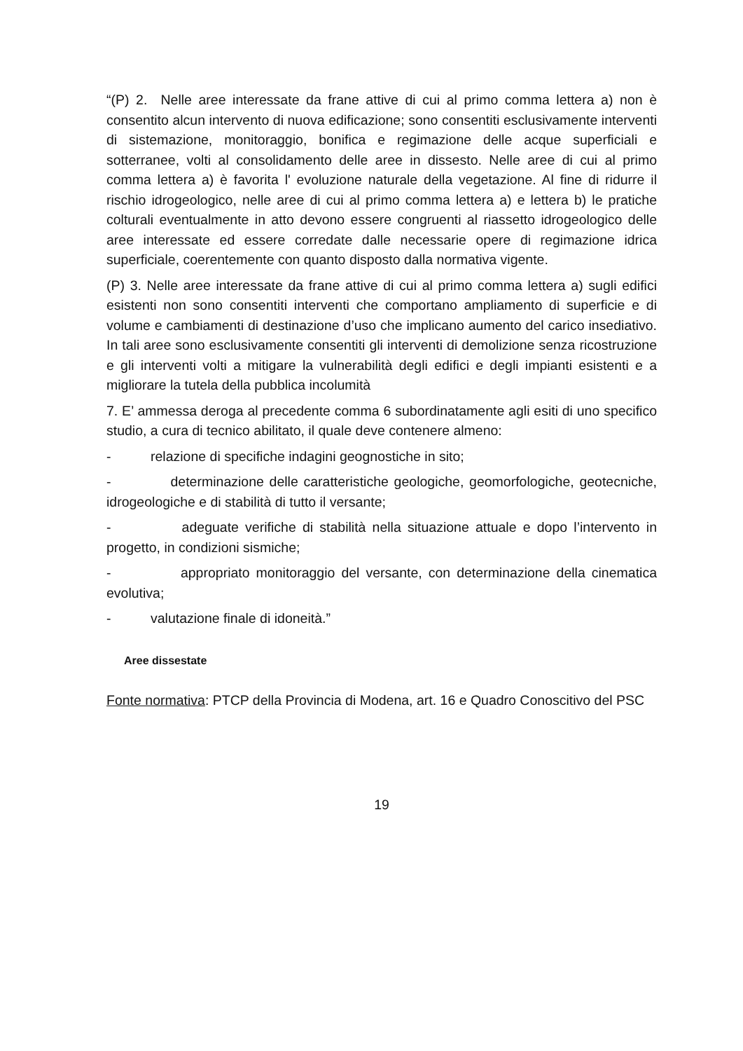“(P) 2. Nelle aree interessate da frane attive di cui al primo comma lettera a) non è consentito alcun intervento di nuova edificazione; sono consentiti esclusivamente interventi di sistemazione, monitoraggio, bonifica e regimazione delle acque superficiali e sotterranee, volti al consolidamento delle aree in dissesto. Nelle aree di cui al primo comma lettera a) è favorita l' evoluzione naturale della vegetazione. Al fine di ridurre il rischio idrogeologico, nelle aree di cui al primo comma lettera a) e lettera b) le pratiche colturali eventualmente in atto devono essere congruenti al riassetto idrogeologico delle aree interessate ed essere corredate dalle necessarie opere di regimazione idrica superficiale, coerentemente con quanto disposto dalla normativa vigente.
(P) 3. Nelle aree interessate da frane attive di cui al primo comma lettera a) sugli edifici esistenti non sono consentiti interventi che comportano ampliamento di superficie e di volume e cambiamenti di destinazione d’uso che implicano aumento del carico insediativo. In tali aree sono esclusivamente consentiti gli interventi di demolizione senza ricostruzione e gli interventi volti a mitigare la vulnerabilità degli edifici e degli impianti esistenti e a migliorare la tutela della pubblica incolumità
7. E’ ammessa deroga al precedente comma 6 subordinatamente agli esiti di uno specifico studio, a cura di tecnico abilitato, il quale deve contenere almeno:
- relazione di specifiche indagini geognostiche in sito;
- determinazione delle caratteristiche geologiche, geomorfologiche, geotecniche, idrogeologiche e di stabilità di tutto il versante;
- adeguate verifiche di stabilità nella situazione attuale e dopo l’intervento in progetto, in condizioni sismiche;
- appropriato monitoraggio del versante, con determinazione della cinematica evolutiva;
- valutazione finale di idoneità.”
Aree dissestate
Fonte normativa: PTCP della Provincia di Modena, art. 16 e Quadro Conoscitivo del PSC
19